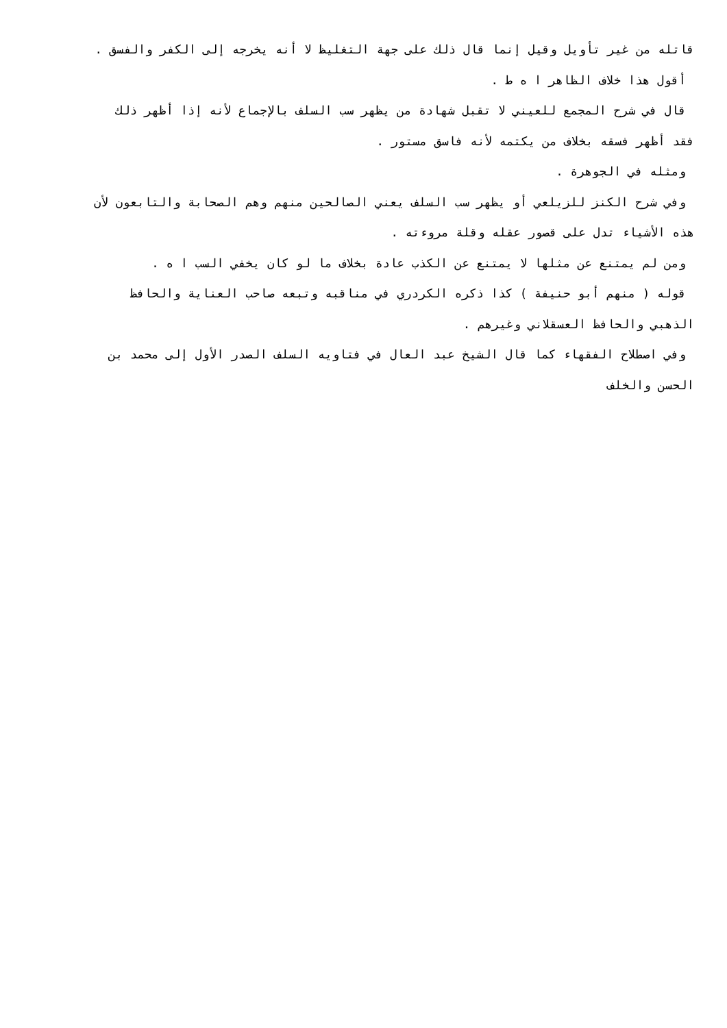قاتله من غير تأويل وقيل إنما قال ذلك على جهة التغليظ لا أنه يخرجه إلى الكفر والفسق .
أقول هذا خلاف الظاهر ا ه ط .
قال في شرح المجمع للعيني لا تقبل شهادة من يظهر سب السلف بالإجماع لأنه إذا أظهر ذلك
فقد أظهر فسقه بخلاف من يكتمه لأنه فاسق مستور .
ومثله في الجوهرة .
وفي شرح الكنز للزيلعي أو يظهر سب السلف يعني الصالحين منهم وهم الصحابة والتابعون لأن
هذه الأشياء تدل على قصور عقله وقلة مروءته .
ومن لم يمتنع عن مثلها لا يمتنع عن الكذب عادة بخلاف ما لو كان يخفي السب ا ه .
قوله ( منهم أبو حنيفة ) كذا ذكره الكردري في مناقبه وتبعه صاحب العناية والحافظ
الذهبي والحافظ العسقلاني وغيرهم .
وفي اصطلاح الفقهاء كما قال الشيخ عبد العال في فتاويه السلف الصدر الأول إلى محمد بن
الحسن والخلف